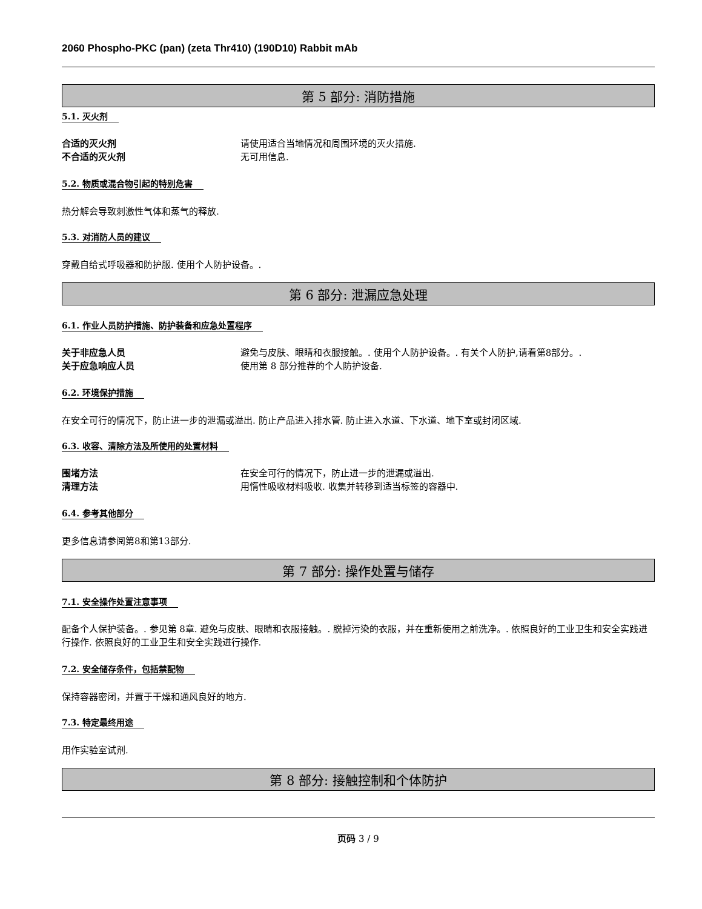2060 Phospho-PKC (pan) (zeta Thr410) (190D10) Rabbit mAb
第 5 部分: 消防措施
5.1. 灭火剂
合适的灭火剂 请使用适合当地情况和周围环境的灭火措施.
不合适的灭火剂 无可用信息.
5.2. 物质或混合物引起的特别危害
热分解会导致刺激性气体和蒸气的释放.
5.3. 对消防人员的建议
穿戴自给式呼吸器和防护服. 使用个人防护设备。.
第 6 部分: 泄漏应急处理
6.1. 作业人员防护措施、防护装备和应急处置程序
关于非应急人员 避免与皮肤、眼睛和衣服接触。. 使用个人防护设备。. 有关个人防护,请看第8部分。.
关于应急响应人员 使用第 8 部分推荐的个人防护设备.
6.2. 环境保护措施
在安全可行的情况下，防止进一步的泄漏或溢出. 防止产品进入排水管. 防止进入水道、下水道、地下室或封闭区域.
6.3. 收容、清除方法及所使用的处置材料
围堵方法 在安全可行的情况下，防止进一步的泄漏或溢出.
清理方法 用惰性吸收材料吸收. 收集并转移到适当标签的容器中.
6.4. 参考其他部分
更多信息请参阅第8和第13部分.
第 7 部分: 操作处置与储存
7.1. 安全操作处置注意事项
配备个人保护装备。. 参见第 8章. 避免与皮肤、眼睛和衣服接触。. 脱掉污染的衣服，并在重新使用之前洗净。. 依照良好的工业卫生和安全实践进行操作. 依照良好的工业卫生和安全实践进行操作.
7.2. 安全储存条件，包括禁配物
保持容器密闭，并置于干燥和通风良好的地方.
7.3. 特定最终用途
用作实验室试剂.
第 8 部分: 接触控制和个体防护
页码 3 / 9